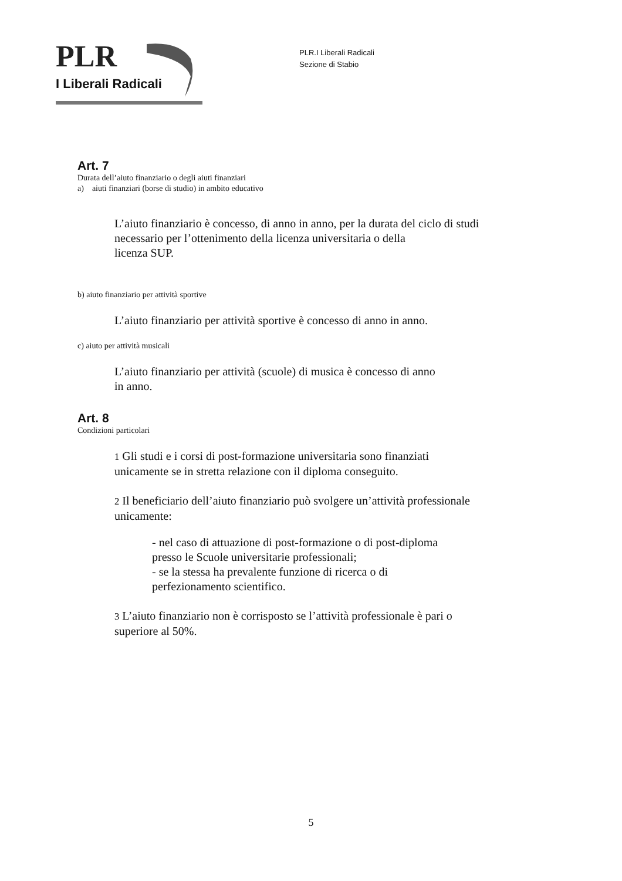PLR
I Liberali Radicali
PLR.I Liberali Radicali
Sezione di Stabio
Art. 7
Durata dell’aiuto finanziario o degli aiuti finanziari
a) aiuti finanziari (borse di studio) in ambito educativo
L’aiuto finanziario è concesso, di anno in anno, per la durata del ciclo di studi
necessario per l’ottenimento della licenza universitaria o della
licenza SUP.
b) aiuto finanziario per attività sportive
L’aiuto finanziario per attività sportive è concesso di anno in anno.
c) aiuto per attività musicali
L’aiuto finanziario per attività (scuole) di musica è concesso di anno
in anno.
Art. 8
Condizioni particolari
1 Gli studi e i corsi di post-formazione universitaria sono finanziati
unicamente se in stretta relazione con il diploma conseguito.
2 Il beneficiario dell’aiuto finanziario può svolgere un’attività professionale
unicamente:
- nel caso di attuazione di post-formazione o di post-diploma
presso le Scuole universitarie professionali;
- se la stessa ha prevalente funzione di ricerca o di
perfezionamento scientifico.
3 L’aiuto finanziario non è corrisposto se l’attività professionale è pari o
superiore al 50%.
5